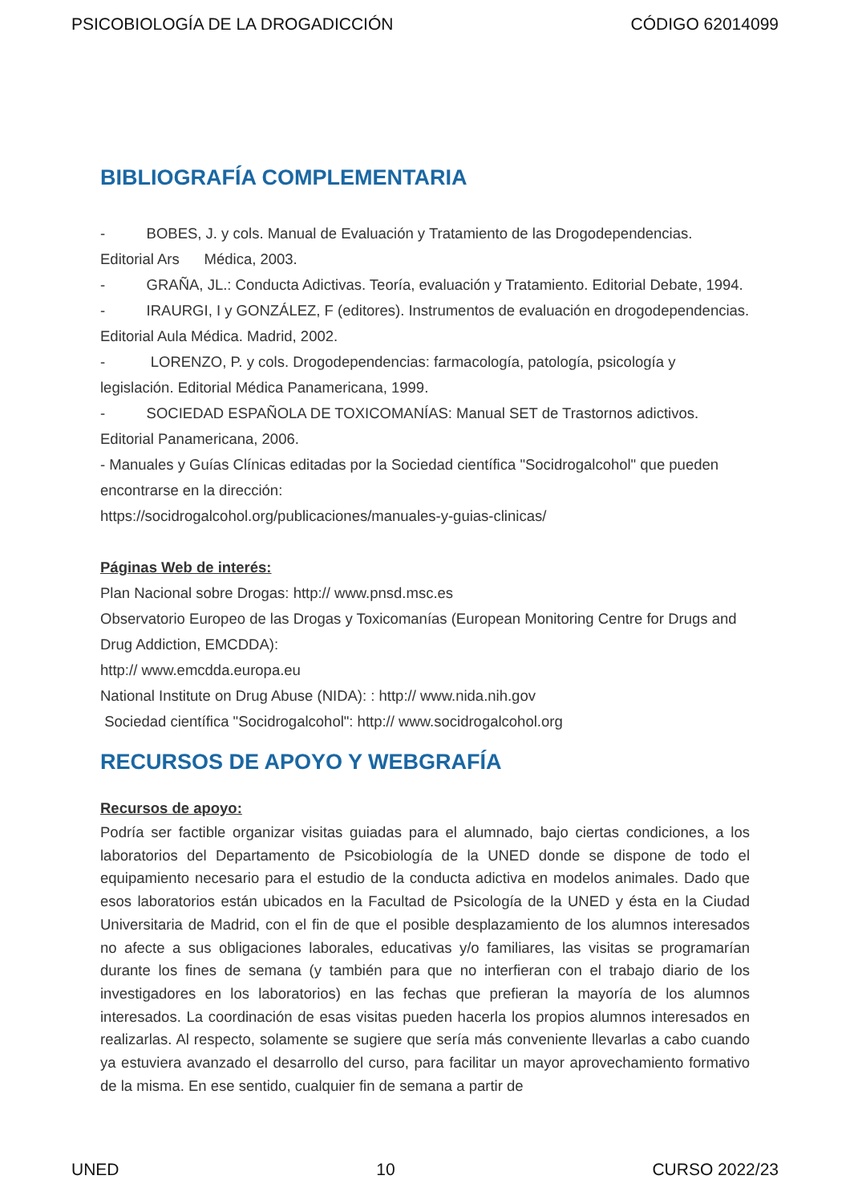PSICOBIOLOGÍA DE LA DROGADICCIÓN CÓDIGO 62014099
BIBLIOGRAFÍA COMPLEMENTARIA
- BOBES, J. y cols. Manual de Evaluación y Tratamiento de las Drogodependencias. Editorial Ars Médica, 2003.
- GRAÑA, JL.: Conducta Adictivas. Teoría, evaluación y Tratamiento. Editorial Debate, 1994.
- IRAURGI, I y GONZÁLEZ, F (editores). Instrumentos de evaluación en drogodependencias. Editorial Aula Médica. Madrid, 2002.
- LORENZO, P. y cols. Drogodependencias: farmacología, patología, psicología y legislación. Editorial Médica Panamericana, 1999.
- SOCIEDAD ESPAÑOLA DE TOXICOMANÍAS: Manual SET de Trastornos adictivos. Editorial Panamericana, 2006.
- Manuales y Guías Clínicas editadas por la Sociedad científica "Socidrogalcohol" que pueden encontrarse en la dirección:
https://socidrogalcohol.org/publicaciones/manuales-y-guias-clinicas/
Páginas Web de interés:
Plan Nacional sobre Drogas: http:// www.pnsd.msc.es
Observatorio Europeo de las Drogas y Toxicomanías (European Monitoring Centre for Drugs and Drug Addiction, EMCDDA):
http:// www.emcdda.europa.eu
National Institute on Drug Abuse (NIDA): : http:// www.nida.nih.gov
Sociedad científica "Socidrogalcohol": http:// www.socidrogalcohol.org
RECURSOS DE APOYO Y WEBGRAFÍA
Recursos de apoyo:
Podría ser factible organizar visitas guiadas para el alumnado, bajo ciertas condiciones, a los laboratorios del Departamento de Psicobiología de la UNED donde se dispone de todo el equipamiento necesario para el estudio de la conducta adictiva en modelos animales. Dado que esos laboratorios están ubicados en la Facultad de Psicología de la UNED y ésta en la Ciudad Universitaria de Madrid, con el fin de que el posible desplazamiento de los alumnos interesados no afecte a sus obligaciones laborales, educativas y/o familiares, las visitas se programarían durante los fines de semana (y también para que no interfieran con el trabajo diario de los investigadores en los laboratorios) en las fechas que prefieran la mayoría de los alumnos interesados. La coordinación de esas visitas pueden hacerla los propios alumnos interesados en realizarlas. Al respecto, solamente se sugiere que sería más conveniente llevarlas a cabo cuando ya estuviera avanzado el desarrollo del curso, para facilitar un mayor aprovechamiento formativo de la misma. En ese sentido, cualquier fin de semana a partir de
UNED 10 CURSO 2022/23